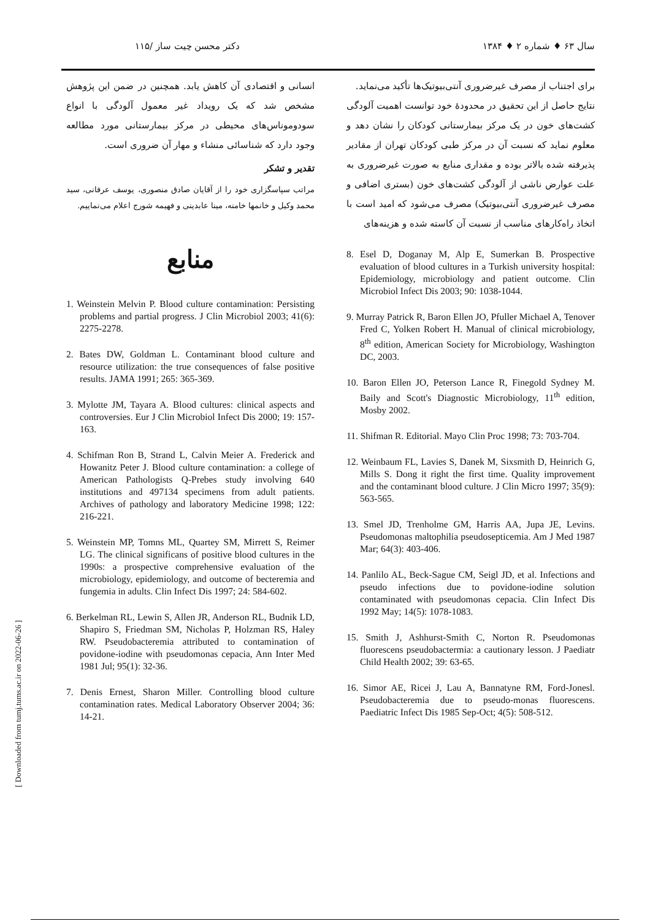سال ۶۳ ♦ شماره ۲ ♦ ۱۳۸۴ دکتر محسن چیت ساز /۱۱۵
برای اجتناب از مصرف غیرضروری آنتی‌بیوتیک‌ها تأکید می‌نماید.
نتایج حاصل از این تحقیق در محدودهٔ خود توانست اهمیت آلودگی کشت‌های خون در یک مرکز بیمارستانی کودکان را نشان دهد و معلوم نماید که نسبت آن در مرکز طبی کودکان تهران از مقادیر پذیرفته شده بالاتر بوده و مقداری منابع به صورت غیرضروری به علت عوارض ناشی از آلودگی کشت‌های خون (بستری اضافی و مصرف غیرضروری آنتی‌بیوتیک) مصرف می‌شود که امید است با اتخاذ راه‌کارهای مناسب از نسبت آن کاسته شده و هزینه‌های
8. Esel D, Doganay M, Alp E, Sumerkan B. Prospective evaluation of blood cultures in a Turkish university hospital: Epidemiology, microbiology and patient outcome. Clin Microbiol Infect Dis 2003; 90: 1038-1044.
9. Murray Patrick R, Baron Ellen JO, Pfuller Michael A, Tenover Fred C, Yolken Robert H. Manual of clinical microbiology, 8<sup>th</sup> edition, American Society for Microbiology, Washington DC, 2003.
10. Baron Ellen JO, Peterson Lance R, Finegold Sydney M. Baily and Scott's Diagnostic Microbiology, 11<sup>th</sup> edition, Mosby 2002.
11. Shifman R. Editorial. Mayo Clin Proc 1998; 73: 703-704.
12. Weinbaum FL, Lavies S, Danek M, Sixsmith D, Heinrich G, Mills S. Dong it right the first time. Quality improvement and the contaminant blood culture. J Clin Micro 1997; 35(9): 563-565.
13. Smel JD, Trenholme GM, Harris AA, Jupa JE, Levins. Pseudomonas maltophilia pseudosepticemia. Am J Med 1987 Mar; 64(3): 403-406.
14. Panlilo AL, Beck-Sague CM, Seigl JD, et al. Infections and pseudo infections due to povidone-iodine solution contaminated with pseudomonas cepacia. Clin Infect Dis 1992 May; 14(5): 1078-1083.
15. Smith J, Ashhurst-Smith C, Norton R. Pseudomonas fluorescens pseudobactermia: a cautionary lesson. J Paediatr Child Health 2002; 39: 63-65.
16. Simor AE, Ricei J, Lau A, Bannatyne RM, Ford-Jonesl. Pseudobacteremia due to pseudo-monas fluorescens. Paediatric Infect Dis 1985 Sep-Oct; 4(5): 508-512.
انسانی و اقتصادی آن کاهش یابد. همچنین در ضمن این پژوهش مشخص شد که یک رویداد غیر معمول آلودگی با انواع سودوموناس‌های محیطی در مرکز بیمارستانی مورد مطالعه وجود دارد که شناسائی منشاء و مهار آن ضروری است.
تقدیر و تشکر
مراتب سپاسگزاری خود را از آقایان صادق منصوری، یوسف عرفانی، سید محمد وکیل و خانمها خامنه، مینا عابدینی و فهیمه شورج اعلام می‌نماییم.
منابع
1. Weinstein Melvin P. Blood culture contamination: Persisting problems and partial progress. J Clin Microbiol 2003; 41(6): 2275-2278.
2. Bates DW, Goldman L. Contaminant blood culture and resource utilization: the true consequences of false positive results. JAMA 1991; 265: 365-369.
3. Mylotte JM, Tayara A. Blood cultures: clinical aspects and controversies. Eur J Clin Microbiol Infect Dis 2000; 19: 157-163.
4. Schifman Ron B, Strand L, Calvin Meier A. Frederick and Howanitz Peter J. Blood culture contamination: a college of American Pathologists Q-Prebes study involving 640 institutions and 497134 specimens from adult patients. Archives of pathology and laboratory Medicine 1998; 122: 216-221.
5. Weinstein MP, Tomns ML, Quartey SM, Mirrett S, Reimer LG. The clinical significans of positive blood cultures in the 1990s: a prospective comprehensive evaluation of the microbiology, epidemiology, and outcome of becteremia and fungemia in adults. Clin Infect Dis 1997; 24: 584-602.
6. Berkelman RL, Lewin S, Allen JR, Anderson RL, Budnik LD, Shapiro S, Friedman SM, Nicholas P, Holzman RS, Haley RW. Pseudobacteremia attributed to contamination of povidone-iodine with pseudomonas cepacia, Ann Inter Med 1981 Jul; 95(1): 32-36.
7. Denis Ernest, Sharon Miller. Controlling blood culture contamination rates. Medical Laboratory Observer 2004; 36: 14-21.
[ Downloaded from tumj.tums.ac.ir on 2022-06-26 ]